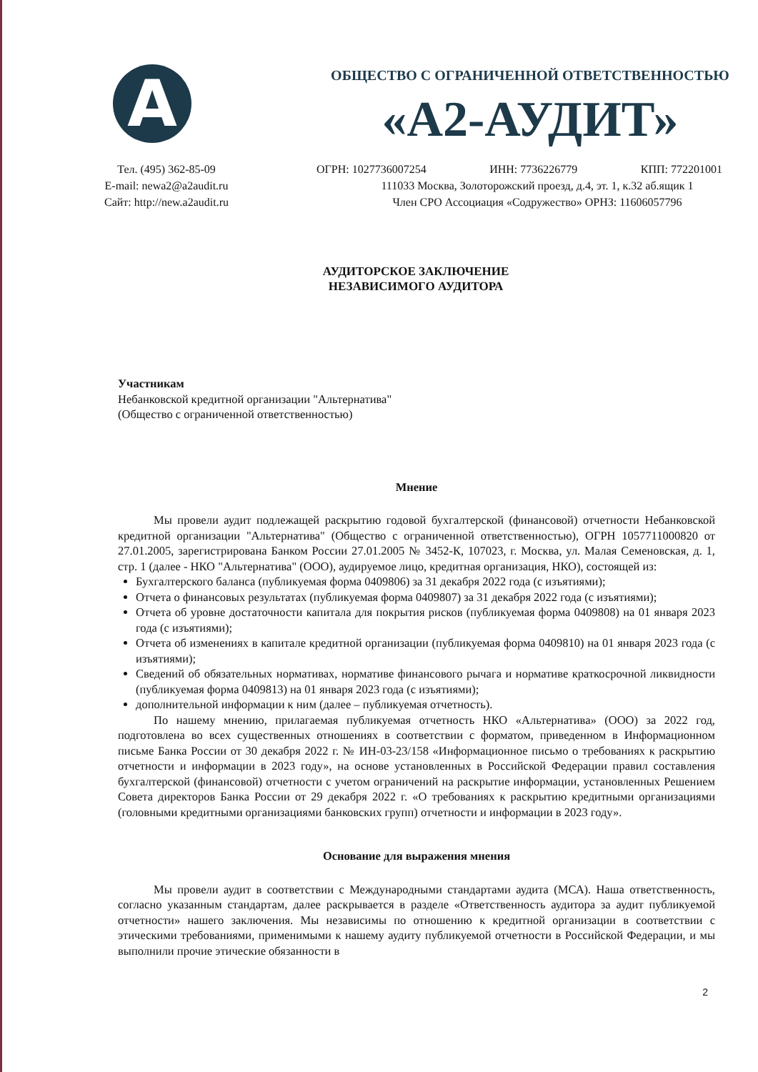A
ОБЩЕСТВО С ОГРАНИЧЕННОЙ ОТВЕТСТВЕННОСТЬЮ
«А2-АУДИТ»
Тел. (495) 362-85-09
E-mail: newa2@a2audit.ru
Сайт: http://new.a2audit.ru
ОГРН: 1027736007254 ИНН: 7736226779 КПП: 772201001
111033 Москва, Золоторожский проезд, д.4, эт. 1, к.32 аб.ящик 1
Член СРО Ассоциация «Содружество» ОРНЗ: 11606057796
АУДИТОРСКОЕ ЗАКЛЮЧЕНИЕ
НЕЗАВИСИМОГО АУДИТОРА
Участникам
Небанковской кредитной организации "Альтернатива"
(Общество с ограниченной ответственностью)
Мнение
Мы провели аудит подлежащей раскрытию годовой бухгалтерской (финансовой) отчетности Небанковской кредитной организации "Альтернатива" (Общество с ограниченной ответственностью), ОГРН 1057711000820 от 27.01.2005, зарегистрирована Банком России 27.01.2005 № 3452-К, 107023, г. Москва, ул. Малая Семеновская, д. 1, стр. 1 (далее - НКО "Альтернатива" (ООО), аудируемое лицо, кредитная организация, НКО), состоящей из:
Бухгалтерского баланса (публикуемая форма 0409806) за 31 декабря 2022 года (с изъятиями);
Отчета о финансовых результатах (публикуемая форма 0409807) за 31 декабря 2022 года (с изъятиями);
Отчета об уровне достаточности капитала для покрытия рисков (публикуемая форма 0409808) на 01 января 2023 года (с изъятиями);
Отчета об изменениях в капитале кредитной организации (публикуемая форма 0409810) на 01 января 2023 года (с изъятиями);
Сведений об обязательных нормативах, нормативе финансового рычага и нормативе краткосрочной ликвидности (публикуемая форма 0409813) на 01 января 2023 года (с изъятиями);
дополнительной информации к ним (далее – публикуемая отчетность).
По нашему мнению, прилагаемая публикуемая отчетность НКО «Альтернатива» (ООО) за 2022 год, подготовлена во всех существенных отношениях в соответствии с форматом, приведенном в Информационном письме Банка России от 30 декабря 2022 г. № ИН-03-23/158 «Информационное письмо о требованиях к раскрытию отчетности и информации в 2023 году», на основе установленных в Российской Федерации правил составления бухгалтерской (финансовой) отчетности с учетом ограничений на раскрытие информации, установленных Решением Совета директоров Банка России от 29 декабря 2022 г. «О требованиях к раскрытию кредитными организациями (головными кредитными организациями банковских групп) отчетности и информации в 2023 году».
Основание для выражения мнения
Мы провели аудит в соответствии с Международными стандартами аудита (МСА). Наша ответственность, согласно указанным стандартам, далее раскрывается в разделе «Ответственность аудитора за аудит публикуемой отчетности» нашего заключения. Мы независимы по отношению к кредитной организации в соответствии с этическими требованиями, применимыми к нашему аудиту публикуемой отчетности в Российской Федерации, и мы выполнили прочие этические обязанности в
2